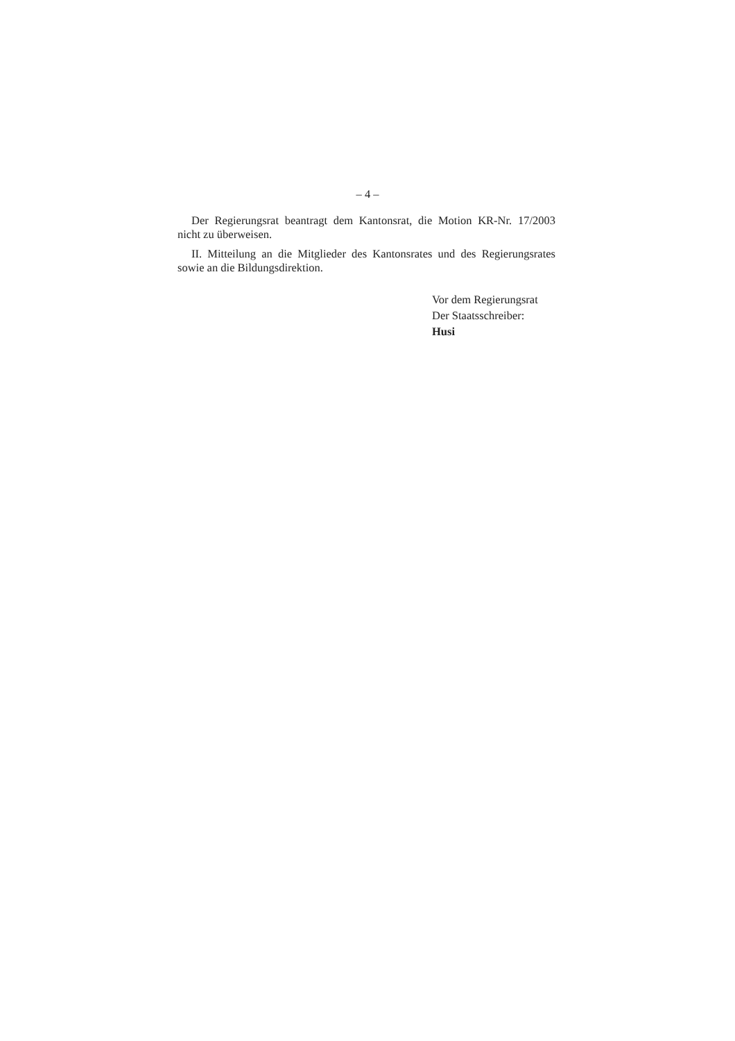– 4 –
Der Regierungsrat beantragt dem Kantonsrat, die Motion KR-Nr. 17/2003 nicht zu überweisen.
II. Mitteilung an die Mitglieder des Kantonsrates und des Regierungsrates sowie an die Bildungsdirektion.
Vor dem Regierungsrat
Der Staatsschreiber:
Husi